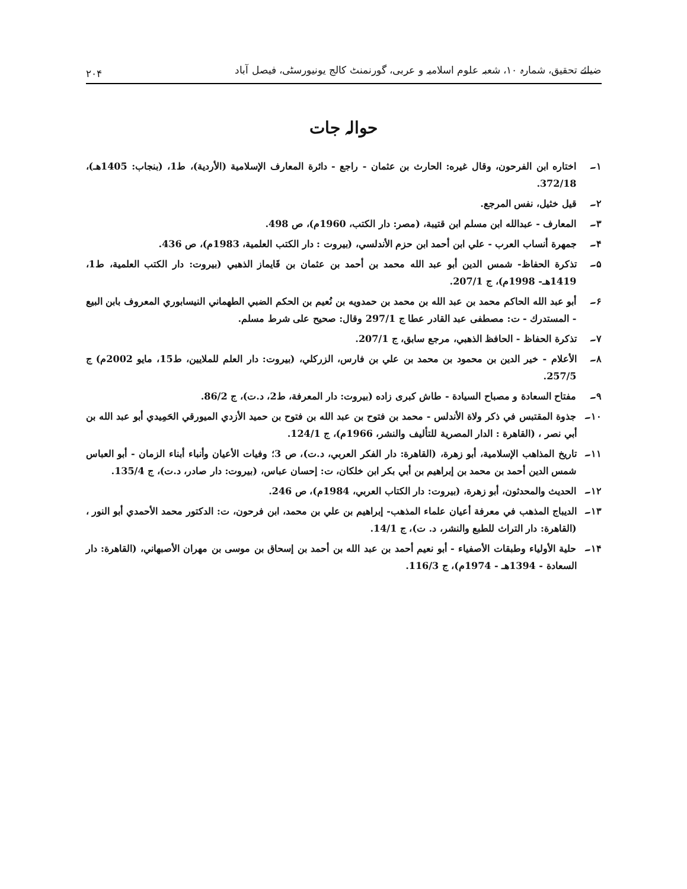ضیائے تحقیق، شمارہ ۱۰، شعبہ علوم اسلامیہ و عربی، گورنمنٹ کالج یونیورسٹی، فیصل آباد ۲۰۴
حوالہ جات
۱۔ اختاره ابن الفرحون، وقال غيره: الحارث بن عثمان - راجع - دائرة المعارف الإسلامية (الأردية)، ط1، (بنجاب: 1405هـ)، 372/18.
۲۔ قيل خثيل، نفس المرجع.
۳۔ المعارف - عبدالله ابن مسلم ابن قتيبة، (مصر: دار الكتب، 1960م)، ص 498.
۴۔ جمهرة أنساب العرب - علي ابن أحمد ابن حزم الأندلسي، (بيروت : دار الكتب العلمية، 1983م)، ص 436.
۵۔ تذكرة الحفاظ- شمس الدين أبو عبد الله محمد بن أحمد بن عثمان بن قَايماز الذهبي (بيروت: دار الكتب العلمية، ط1، 1419هـ- 1998م)، ج 207/1.
۶۔ أبو عبد الله الحاكم محمد بن عبد الله بن محمد بن حمدويه بن نُعيم بن الحكم الضبي الطهماني النيسابوري المعروف بابن البيع - المستدرك - ت: مصطفى عبد القادر عطا ج 297/1 وقال: صحيح على شرط مسلم.
۷۔ تذكرة الحفاظ - الحافظ الذهبي، مرجع سابق، ج 207/1.
۸۔ الأعلام - خير الدين بن محمود بن محمد بن علي بن فارس، الزركلي، (بيروت: دار العلم للملايين، ط15، مايو 2002م) ج 257/5.
۹۔ مفتاح السعادة و مصباح السيادة - طاش كبرى زاده (بيروت: دار المعرفة، ط2، د.ت)، ج 86/2.
۱۰۔ جذوة المقتبس في ذكر ولاة الأندلس - محمد بن فتوح بن عبد الله بن فتوح بن حميد الأزدي الميورقي الحَمِيدي أبو عبد الله بن أبي نصر ، (القاهرة : الدار المصرية للتأليف والنشر، 1966م)، ج 124/1.
۱۱۔ تاريخ المذاهب الإسلامية، أبو زهرة، (القاهرة: دار الفكر العربي، د.ت)، ص 3؛ وفيات الأعيان وأنباء أبناء الزمان - أبو العباس شمس الدين أحمد بن محمد بن إبراهيم بن أبي بكر ابن خلكان، ت: إحسان عباس، (بيروت: دار صادر، د.ت)، ج 135/4.
۱۲۔ الحديث والمحدثون، أبو زهرة، (بيروت: دار الكتاب العربي، 1984م)، ص 246.
۱۳۔ الديباج المذهب في معرفة أعيان علماء المذهب- إبراهيم بن علي بن محمد، ابن فرحون، ت: الدكتور محمد الأحمدي أبو النور ، (القاهرة: دار التراث للطبع والنشر، د. ت)، ج 14/1.
۱۴۔ حلية الأولياء وطبقات الأصفياء - أبو نعيم أحمد بن عبد الله بن أحمد بن إسحاق بن موسى بن مهران الأصبهاني، (القاهرة: دار السعادة - 1394هـ - 1974م)، ج 116/3.